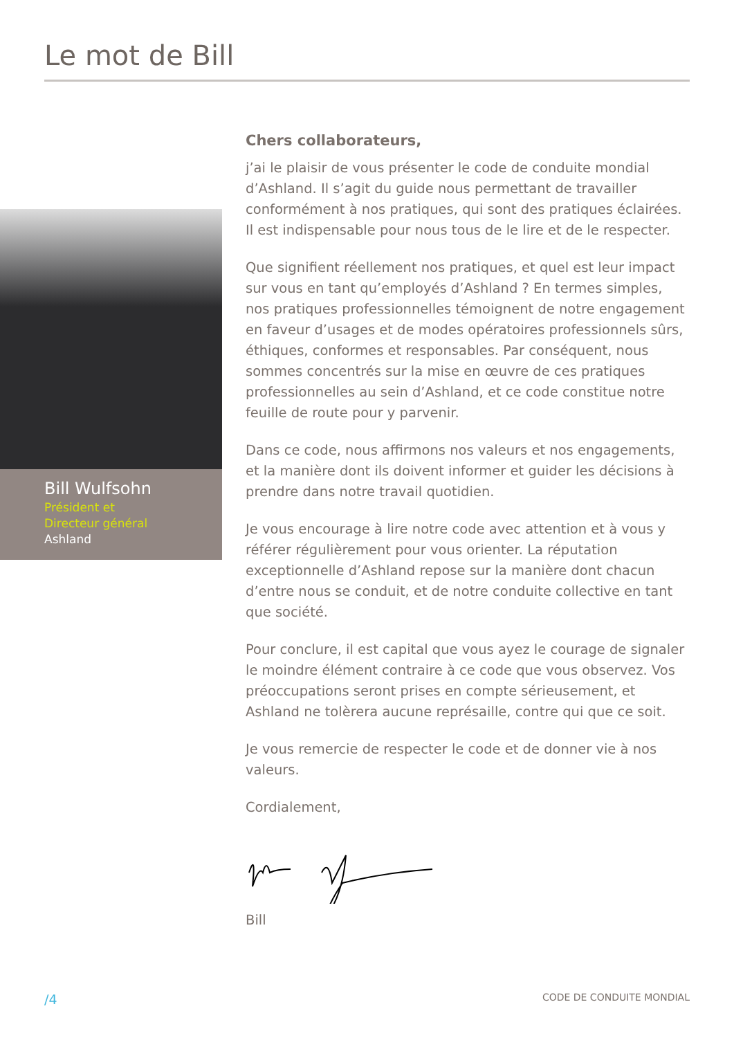Le mot de Bill
Bill Wulfsohn
Président et
Directeur général
Ashland
Chers collaborateurs,
j’ai le plaisir de vous présenter le code de conduite mondial d’Ashland. Il s’agit du guide nous permettant de travailler conformément à nos pratiques, qui sont des pratiques éclairées. Il est indispensable pour nous tous de le lire et de le respecter.
Que signifient réellement nos pratiques, et quel est leur impact sur vous en tant qu’employés d’Ashland ? En termes simples, nos pratiques professionnelles témoignent de notre engagement en faveur d’usages et de modes opératoires professionnels sûrs, éthiques, conformes et responsables. Par conséquent, nous sommes concentrés sur la mise en œuvre de ces pratiques professionnelles au sein d’Ashland, et ce code constitue notre feuille de route pour y parvenir.
Dans ce code, nous affirmons nos valeurs et nos engagements, et la manière dont ils doivent informer et guider les décisions à prendre dans notre travail quotidien.
Je vous encourage à lire notre code avec attention et à vous y référer régulièrement pour vous orienter. La réputation exceptionnelle d’Ashland repose sur la manière dont chacun d’entre nous se conduit, et de notre conduite collective en tant que société.
Pour conclure, il est capital que vous ayez le courage de signaler le moindre élément contraire à ce code que vous observez. Vos préoccupations seront prises en compte sérieusement, et Ashland ne tolèrera aucune représaille, contre qui que ce soit.
Je vous remercie de respecter le code et de donner vie à nos valeurs.
Cordialement,
Bill
/4 CODE DE CONDUITE MONDIAL